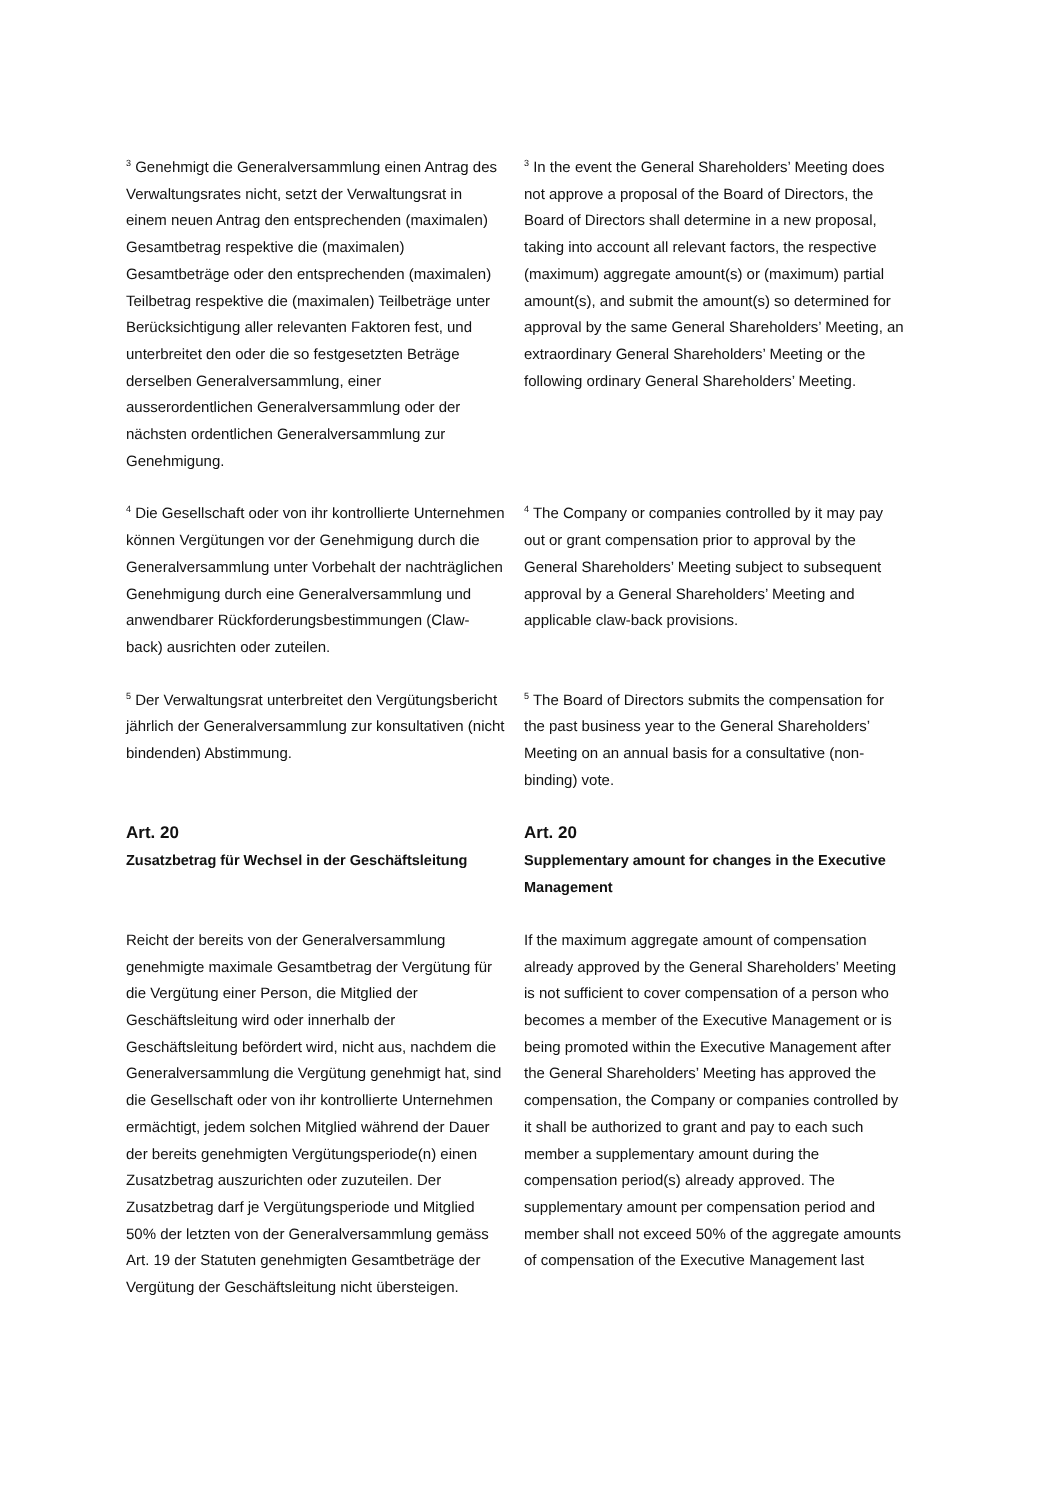<sup>3</sup> Genehmigt die Generalversammlung einen Antrag des Verwaltungsrates nicht, setzt der Verwaltungsrat in einem neuen Antrag den entsprechenden (maximalen) Gesamtbetrag respektive die (maximalen) Gesamtbeträge oder den entsprechenden (maximalen) Teilbetrag respektive die (maximalen) Teilbeträge unter Berücksichtigung aller relevanten Faktoren fest, und unterbreitet den oder die so festgesetzten Beträge derselben Generalversammlung, einer ausserordentlichen Generalversammlung oder der nächsten ordentlichen Generalversammlung zur Genehmigung.
<sup>3</sup> In the event the General Shareholders’ Meeting does not approve a proposal of the Board of Directors, the Board of Directors shall determine in a new proposal, taking into account all relevant factors, the respective (maximum) aggregate amount(s) or (maximum) partial amount(s), and submit the amount(s) so determined for approval by the same General Shareholders’ Meeting, an extraordinary General Shareholders’ Meeting or the following ordinary General Shareholders’ Meeting.
<sup>4</sup> Die Gesellschaft oder von ihr kontrollierte Unternehmen können Vergütungen vor der Genehmigung durch die Generalversammlung unter Vorbehalt der nachträglichen Genehmigung durch eine Generalversammlung und anwendbarer Rückforderungsbestimmungen (Claw-back) ausrichten oder zuteilen.
<sup>4</sup> The Company or companies controlled by it may pay out or grant compensation prior to approval by the General Shareholders’ Meeting subject to subsequent approval by a General Shareholders’ Meeting and applicable claw-back provisions.
<sup>5</sup> Der Verwaltungsrat unterbreitet den Vergütungsbericht jährlich der Generalversammlung zur konsultativen (nicht bindenden) Abstimmung.
<sup>5</sup> The Board of Directors submits the compensation for the past business year to the General Shareholders’ Meeting on an annual basis for a consultative (non-binding) vote.
Art. 20
Zusatzbetrag für Wechsel in der Geschäftsleitung
Art. 20
Supplementary amount for changes in the Executive Management
Reicht der bereits von der Generalversammlung genehmigte maximale Gesamtbetrag der Vergütung für die Vergütung einer Person, die Mitglied der Geschäftsleitung wird oder innerhalb der Geschäftsleitung befördert wird, nicht aus, nachdem die Generalversammlung die Vergütung genehmigt hat, sind die Gesellschaft oder von ihr kontrollierte Unternehmen ermächtigt, jedem solchen Mitglied während der Dauer der bereits genehmigten Vergütungsperiode(n) einen Zusatzbetrag auszurichten oder zuzuteilen. Der Zusatzbetrag darf je Vergütungsperiode und Mitglied 50% der letzten von der Generalversammlung gemäss Art. 19 der Statuten genehmigten Gesamtbeträge der Vergütung der Geschäftsleitung nicht übersteigen.
If the maximum aggregate amount of compensation already approved by the General Shareholders’ Meeting is not sufficient to cover compensation of a person who becomes a member of the Executive Management or is being promoted within the Executive Management after the General Shareholders’ Meeting has approved the compensation, the Company or companies controlled by it shall be authorized to grant and pay to each such member a supplementary amount during the compensation period(s) already approved. The supplementary amount per compensation period and member shall not exceed 50% of the aggregate amounts of compensation of the Executive Management last